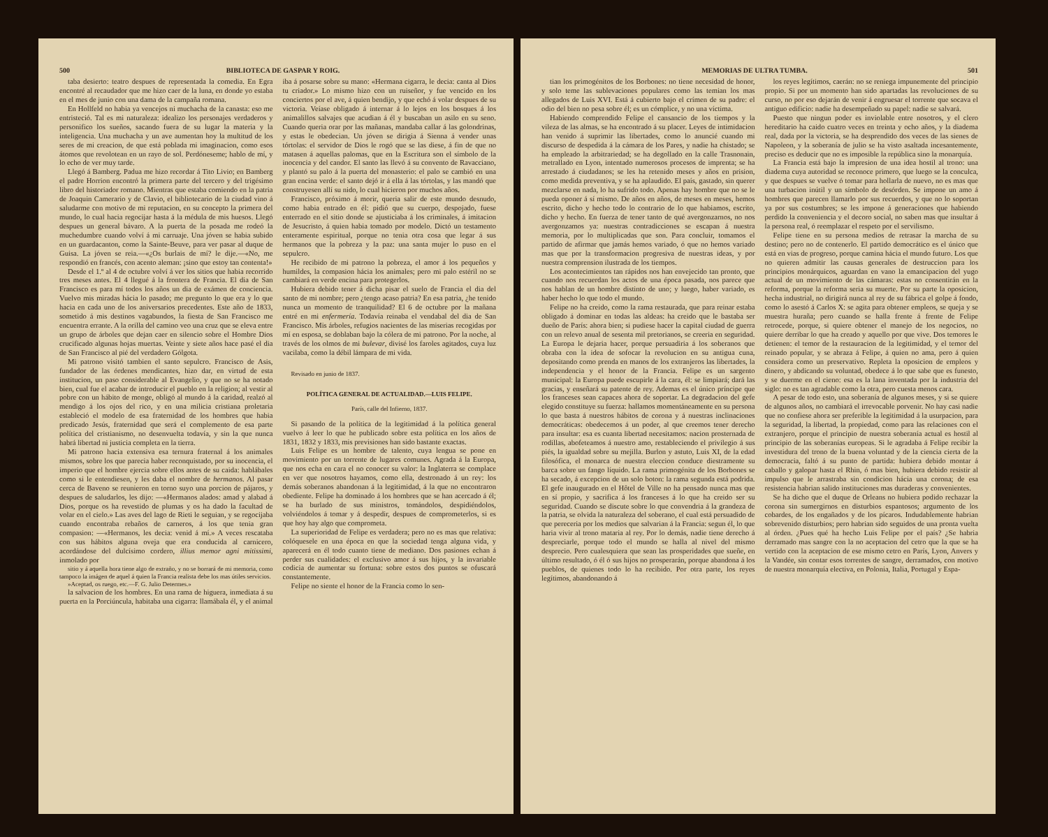500 BIBLIOTECA DE GASPAR Y ROIG.
taba desierto: teatro despues de representada la comedia. En Egra encontré al recaudador que me hizo caer de la luna, en donde yo estaba en el mes de junio con una dama de la campaña romana.
En Hollfeld no habia ya vencejos ni muchacha de la canasta: eso me entristeció. Tal es mi naturaleza: idealizo los personajes verdaderos y personifico los sueños, sacando fuera de su lugar la materia y la inteligencia. Una muchacha y un ave aumentan hoy la multitud de los seres de mi creacion, de que está poblada mi imaginacion, como esos átomos que revolotean en un rayo de sol. Perdóneseme; hablo de mí, y lo echo de ver muy tarde.
Llegó á Bamberg. Padua me hizo recordar á Tito Livio; en Bamberg el padre Horrion encontró la primera parte del tercero y del trigésimo libro del historiador romano. Mientras que estaba comiendo en la patria de Joaquin Camerario y de Clavio, el bibliotecario de la ciudad vino á saludarme con motivo de mi reputacion, en su concepto la primera del mundo, lo cual hacia regocijar hasta á la médula de mis huesos. Llegó despues un general bávaro. A la puerta de la posada me rodeó la muchedumbre cuando volví á mi carruaje. Una jóven se habia subido en un guardacanton, como la Sainte-Beuve, para ver pasar al duque de Guisa. La jóven se reia.—«¿Os burlais de mí? le dije.—«No, me respondió en francés, con acento aleman: ¡sino que estoy tan contenta!»
Desde el 1.º al 4 de octubre volví á ver los sitios que habia recorrido tres meses antes. El 4 llegué á la frontera de Francia. El dia de San Francisco es para mí todos los años un dia de exámen de conciencia. Vuelvo mis miradas hácia lo pasado; me pregunto lo que era y lo que hacia en cada uno de los aniversarios precedentes. Este año de 1833, sometido á mis destinos vagabundos, la fiesta de San Francisco me encuentra errante. A la orilla del camino veo una cruz que se eleva entre un grupo de árboles que dejan caer en silencio sobre el Hombre Dios crucificado algunas hojas muertas. Veinte y siete años hace pasé el dia de San Francisco al pié del verdadero Gólgota.
Mi patrono visitó tambien el santo sepulcro. Francisco de Asis, fundador de las órdenes mendicantes, hizo dar, en virtud de esta institucion, un paso considerable al Evangelio, y que no se ha notado bien, cual fue el acabar de introducir el pueblo en la religion; al vestir al pobre con un hábito de monge, obligó al mundo á la caridad, realzó al mendigo á los ojos del rico, y en una milicia cristiana proletaria estableció el modelo de esa fraternidad de los hombres que habia predicado Jesús, fraternidad que será el complemento de esa parte política del cristianismo, no desenvuelta todavía, y sin la que nunca habrá libertad ni justicia completa en la tierra.
Mi patrono hacia extensiva esa ternura fraternal á los animales mismos, sobre los que parecia haber reconquistado, por su inocencia, el imperio que el hombre ejercia sobre ellos antes de su caida: hablábales como si le entendiesen, y les daba el nombre de hermanos. Al pasar cerca de Baveno se reunieron en torno suyo una porcion de pájaros, y despues de saludarlos, les dijo: —«Hermanos alados: amad y alabad á Dios, porque os ha revestido de plumas y os ha dado la facultad de volar en el cielo.» Las aves del lago de Rieti le seguian, y se regocijaba cuando encontraba rebaños de carneros, á los que tenia gran compasion: —«Hermanos, les decia: venid á mí.» A veces rescataba con sus hábitos alguna oveja que era conducida al carnicero, acordándose del dulcísimo cordero, illius memor agni mitissimi, inmolado por
sitio y á aquella hora tiene algo de extraño, y no se borrará de mi memoria, como tampoco la imágen de aquel á quien la Francia realista debe los mas útiles servicios.
»Aceptad, os ruego, etc.—F. G. Julio Determes.»
la salvacion de los hombres. En una rama de higuera, inmediata á su puerta en la Porciúncula, habitaba una cigarra: llamábala él, y el animal iba á posarse sobre su mano: «Hermana cigarra, le decia: canta al Dios tu criador.» Lo mismo hizo con un ruiseñor, y fue vencido en los conciertos por el ave, á quien bendijo, y que echó á volar despues de su victoria. Veíase obligado á internar á lo lejos en los bosques á los animalillos salvajes que acudian á él y buscaban un asilo en su seno. Cuando queria orar por las mañanas, mandaba callar á las golondrinas, y estas le obedecian. Un jóven se dirigia á Sienna á vender unas tórtolas: el servidor de Dios le rogó que se las diese, á fin de que no matasen á aquellas palomas, que en la Escritura son el símbolo de la inocencia y del candor. El santo las llevó á su convento de Ravacciano, y plantó su palo á la puerta del monasterio: el palo se cambió en una gran encina verde: el santo dejó ir á ella á las tórtolas, y las mandó que construyesen allí su nido, lo cual hicieron por muchos años.
Francisco, próximo á morir, queria salir de este mundo desnudo, como habia entrado en él: pidió que su cuerpo, despojado, fuese enterrado en el sitio donde se ajusticiaba á los criminales, á imitacion de Jesucristo, á quien habia tomado por modelo. Dictó un testamento enteramente espiritual, porque no tenia otra cosa que legar á sus hermanos que la pobreza y la paz: una santa mujer lo puso en el sepulcro.
He recibido de mi patrono la pobreza, el amor á los pequeños y humildes, la compasion hácia los animales; pero mi palo estéril no se cambiará en verde encina para protegerlos.
Hubiera debido tener á dicha pisar el suelo de Francia el dia del santo de mi nombre; pero ¿tengo acaso patria? En esa patria, ¿he tenido nunca un momento de tranquilidad? El 6 de octubre por la mañana entré en mi enfermería. Todavía reinaba el vendabal del dia de San Francisco. Mis árboles, refugios nacientes de las miserias recogidas por mí en esposa, se doblaban bajo la cólera de mi patrono. Por la noche, al través de los olmos de mi bulevar, divisé los faroles agitados, cuya luz vacilaba, como la débil lámpara de mi vida.
Revisado en junio de 1837.
POLÍTICA GENERAL DE ACTUALIDAD.—LUIS FELIPE.
París, calle del Infierno, 1837.
Si pasando de la política de la legitimidad á la política general vuelvo á leer lo que he publicado sobre esta política en los años de 1831, 1832 y 1833, mis previsiones han sido bastante exactas.
Luis Felipe es un hombre de talento, cuya lengua se pone en movimiento por un torrente de lugares comunes. Agrada á la Europa, que nos echa en cara el no conocer su valor: la Inglaterra se complace en ver que nosotros hayamos, como ella, destronado á un rey: los demás soberanos abandonan á la legitimidad, á la que no encontraron obediente. Felipe ha dominado á los hombres que se han acercado á él; se ha burlado de sus ministros, tomándolos, despidiéndolos, volviéndolos á tomar y á despedir, despues de comprometerlos, si es que hoy hay algo que comprometa.
La superioridad de Felipe es verdadera; pero no es mas que relativa: colóquesele en una época en que la sociedad tenga alguna vida, y aparecerá en él todo cuanto tiene de mediano. Dos pasiones echan á perder sus cualidades: el exclusivo amor á sus hijos, y la invariable codicia de aumentar su fortuna: sobre estos dos puntos se ofuscará constantemente.
Felipe no siente el honor de la Francia como lo sen-
MEMORIAS DE ULTRA TUMBA. 501
tian los primogénitos de los Borbones: no tiene necesidad de honor, y solo teme las sublevaciones populares como las temian los mas allegados de Luis XVI. Está á cubierto bajo el crímen de su padre: el odio del bien no pesa sobre él; es un cómplice, y no una víctima.
Habiendo comprendido Felipe el cansancio de los tiempos y la vileza de las almas, se ha encontrado á su placer. Leyes de intimidacion han venido á suprimir las libertades, como lo anuncié cuando mi discurso de despedida á la cámara de los Pares, y nadie ha chistado; se ha empleado la arbitrariedad; se ha degollado en la calle Trasnonain, metrallado en Lyon, intentado numerosos procesos de imprenta; se ha arrestado á ciudadanos; se les ha retenido meses y años en prision, como medida preventiva, y se ha aplaudido. El país, gastado, sin querer mezclarse en nada, lo ha sufrido todo. Apenas hay hombre que no se le pueda oponer á sí mismo. De años en años, de meses en meses, hemos escrito, dicho y hecho todo lo contrario de lo que habiamos, escrito, dicho y hecho. En fuerza de tener tanto de qué avergonzarnos, no nos avergonzamos ya: nuestras contradicciones se escapan á nuestra memoria, por lo multiplicadas que son. Para concluir, tomamos el partido de afirmar que jamás hemos variado, ó que no hemos variado mas que por la transformacion progresiva de nuestras ideas, y por nuestra comprension ilustrada de los tiempos.
Los acontecimientos tan rápidos nos han envejecido tan pronto, que cuando nos recuerdan los actos de una época pasada, nos parece que nos hablan de un hombre distinto de uno; y luego, haber variado, es haber hecho lo que todo el mundo.
Felipe no ha creido, como la rama restaurada, que para reinar estaba obligado á dominar en todas las aldeas: ha creido que le bastaba ser dueño de París: ahora bien; si pudiese hacer la capital ciudad de guerra con un relevo anual de sesenta mil pretorianos, se creeria en seguridad. La Europa le dejaria hacer, porque persuadiria á los soberanos que obraba con la idea de sofocar la revolucion en su antigua cuna, depositando como prenda en manos de los extranjeros las libertades, la independencia y el honor de la Francia. Felipe es un sargento municipal: la Europa puede escupirle á la cara, él: se limpiará; dará las gracias, y enseñará su patente de rey. Ademas es el único príncipe que los franceses sean capaces ahora de soportar. La degradacion del gefe elegido constituye su fuerza: hallamos momentáneamente en su persona lo que basta á nuestros hábitos de corona y á nuestras inclinaciones democráticas: obedecemos á un poder, al que creemos tener derecho para insultar: esa es cuanta libertad necesitamos: nacion prosternada de rodillas, abofeteamos á nuestro amo, restableciendo el privilegio á sus piés, la igualdad sobre su mejilla. Burlon y astuto, Luis XI, de la edad filosófica, el monarca de nuestra eleccion conduce diestramente su barca sobre un fango líquido. La rama primogénita de los Borbones se ha secado, á excepcion de un solo boton: la rama segunda está podrida. El gefe inaugurado en el Hôtel de Ville no ha pensado nunca mas que en sí propio, y sacrifica á los franceses á lo que ha creido ser su seguridad. Cuando se discute sobre lo que convendria á la grandeza de la patria, se olvida la naturaleza del soberano, el cual está persuadido de que pereceria por los medios que salvarian á la Francia: segun él, lo que haria vivir al trono mataria al rey. Por lo demás, nadie tiene derecho á despreciarle, porque todo el mundo se halla al nivel del mismo desprecio. Pero cualesquiera que sean las prosperidades que sueñe, en último resultado, ó él ó sus hijos no prosperarán, porque abandona á los pueblos, de quienes todo lo ha recibido. Por otra parte, los reyes legítimos, abandonando á
los reyes legítimos, caerán: no se reniega impunemente del principio propio. Si por un momento han sido apartadas las revoluciones de su curso, no por eso dejarán de venir á engruesar el torrente que socava el antiguo edificio: nadie ha desempeñado su papel: nadie se salvará.
Puesto que ningun poder es inviolable entre nosotros, y el clero hereditario ha caido cuatro veces en treinta y ocho años, y la diadema real, dada por la victoria, se ha desprendido dos veces de las sienes de Napoleon, y la soberanía de julio se ha visto asaltada incesantemente, preciso es deducir que no es imposible la república sino la monarquía.
La Francia está bajo la impresion de una idea hostil al trono: una diadema cuya autoridad se reconoce primero, que luego se la conculca, y que despues se vuelve ó tomar para hollarla de nuevo, no es mas que una turbacion inútil y un símbolo de desórden. Se impone un amo á hombres que parecen llamarlo por sus recuerdos, y que no lo soportan ya por sus costumbres; se les impone á generaciones que habiendo perdido la conveniencia y el decoro social, no saben mas que insultar á la persona real, ó reemplazar el respeto por el servilismo.
Felipe tiene en su persona medios de retrasar la marcha de su destino; pero no de contenerlo. El partido democrático es el único que está en vias de progreso, porque camina hácia el mundo futuro. Los que no quieren admitir las causas generales de destruccion para los principios monárquicos, aguardan en vano la emancipacion del yugo actual de un movimiento de las cámaras: estas no consentirán en la reforma, porque la reforma seria su muerte. Por su parte la oposicion, hecha industrial, no dirigirá nunca al rey de su fábrica el golpe á fondo, como lo asestó á Carlos X: se agita para obtener empleos, se queja y se muestra huraña; pero cuando se halla frente á frente de Felipe retrocede, porque, si quiere obtener el manejo de los negocios, no quiere derribar lo que ha creado y aquello por que vive. Dos temores le detienen: el temor de la restauracion de la legitimidad, y el temor del reinado popular, y se abraza á Felipe, á quien no ama, pero á quien considera como un preservativo. Repleta la oposicion de empleos y dinero, y abdicando su voluntad, obedece á lo que sabe que es funesto, y se duerme en el cieno: esa es la lana inventada por la industria del siglo: no es tan agradable como la otra, pero cuesta menos cara.
A pesar de todo esto, una soberanía de algunos meses, y si se quiere de algunos años, no cambiará el irrevocable porvenir. No hay casi nadie que no confiese ahora ser preferible la legitimidad á la usurpacion, para la seguridad, la libertad, la propiedad, como para las relaciones con el extranjero, porque el principio de nuestra soberanía actual es hostil al principio de las soberanías europeas. Si le agradaba á Felipe recibir la investidura del trono de la buena voluntad y de la ciencia cierta de la democracia, faltó á su punto de partida: hubiera debido montar á caballo y galopar hasta el Rhin, ó mas bien, hubiera debido resistir al impulso que le arrastraba sin condicion hácia una corona; de esa resistencia habrian salido instituciones mas duraderas y convenientes.
Se ha dicho que el duque de Orleans no hubiera podido rechazar la corona sin sumergirnos en disturbios espantosos; argumento de los cobardes, de los engañados y de los pícaros. Indudablemente habrian sobrevenido disturbios; pero habrian sido seguidos de una pronta vuelta al órden. ¿Pues qué ha hecho Luis Felipe por el país? ¿Se habria derramado mas sangre con la no aceptacion del cetro que la que se ha vertido con la aceptacion de ese mismo cetro en París, Lyon, Anvers y la Vandée, sin contar esos torrentes de sangre, derramados, con motivo de nuestra monarquía electiva, en Polonia, Italia, Portugal y Espa-